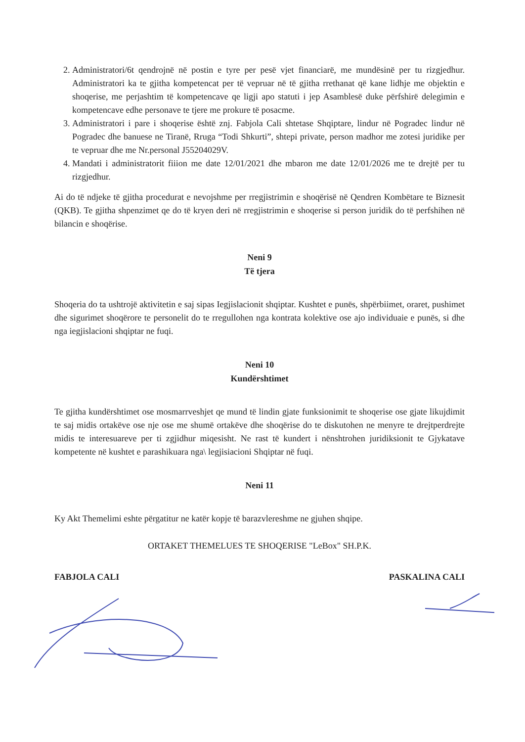2. Administratori/6t qendrojnë në postin e tyre per pesë vjet financiarë, me mundësinë per tu rizgjedhur. Administratori ka te gjitha kompetencat per të vepruar në të gjitha rrethanat që kane lidhje me objektin e shoqerise, me perjashtim të kompetencave qe ligji apo statuti i jep Asamblesë duke përfshirë delegimin e kompetencave edhe personave te tjere me prokure të posacme.
3. Administratori i pare i shoqerise është znj. Fabjola Cali shtetase Shqiptare, lindur në Pogradec lindur në Pogradec dhe banuese ne Tiranë, Rruga “Todi Shkurti”, shtepi private, person madhor me zotesi juridike per te vepruar dhe me Nr.personal J55204029V.
4. Mandati i administratorit fiiion me date 12/01/2021 dhe mbaron me date 12/01/2026 me te drejtë per tu rizgjedhur.
Ai do të ndjeke të gjitha procedurat e nevojshme per rregjistrimin e shoqërisë në Qendren Kombëtare te Biznesit (QKB). Te gjitha shpenzimet qe do të kryen deri në rregjistrimin e shoqerise si person juridik do të perfshihen në bilancin e shoqërise.
Neni 9
Të tjera
Shoqeria do ta ushtrojë aktivitetin e saj sipas Iegjislacionit shqiptar. Kushtet e punës, shpërbiimet, oraret, pushimet dhe sigurimet shoqërore te personelit do te rregullohen nga kontrata kolektive ose ajo individuaie e punës, si dhe nga iegjislacioni shqiptar ne fuqi.
Neni 10
Kundërshtimet
Te gjitha kundërshtimet ose mosmarrveshjet qe mund të lindin gjate funksionimit te shoqerise ose gjate likujdimit te saj midis ortakëve ose nje ose me shumë ortakëve dhe shoqërise do te diskutohen ne menyre te drejtperdrejte midis te interesuareve per ti zgjidhur miqesisht. Ne rast të kundert i nënshtrohen juridiksionit te Gjykatave kompetente në kushtet e parashikuara nga\ legjisiacioni Shqiptar në fuqi.
Neni 11
Ky Akt Themelimi eshte përgatitur ne katër kopje të barazvlereshme ne gjuhen shqipe.
ORTAKET THEMELUES TE SHOQERISE "LeBox" SH.P.K.
FABJOLA CALI PASKALINA CALI